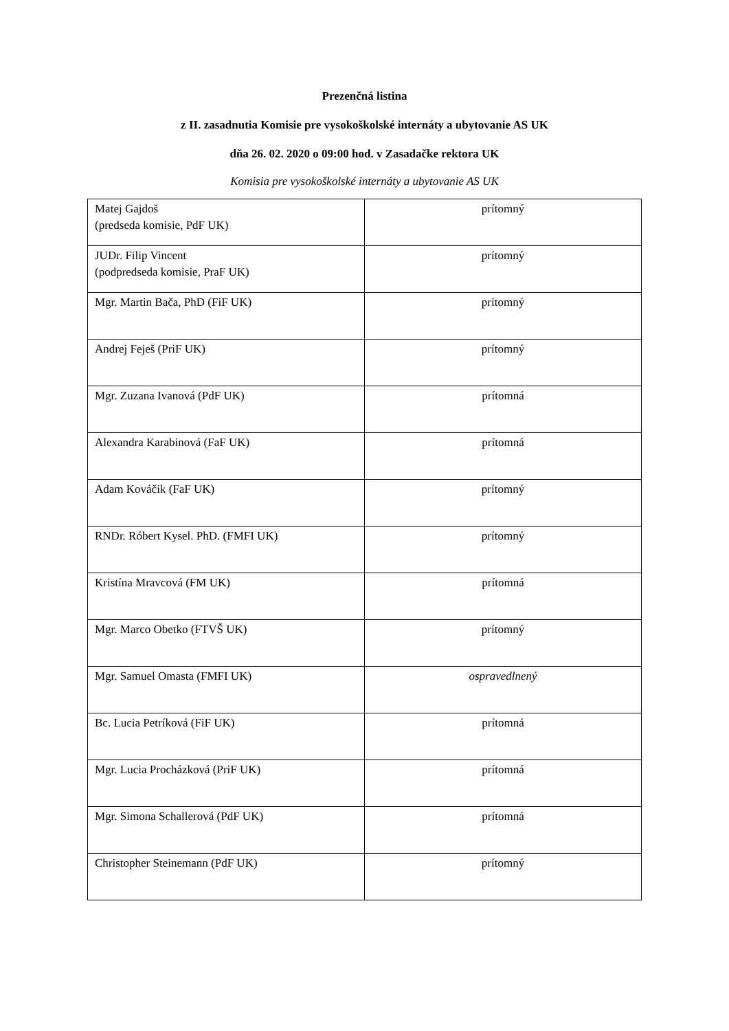Prezenčná listina
z II. zasadnutia Komisie pre vysokoškolské internáty a ubytovanie AS UK
dňa 26. 02. 2020 o 09:00 hod. v Zasadačke rektora UK
Komisia pre vysokoškolské internáty a ubytovanie AS UK
| Matej Gajdoš (predseda komisie, PdF UK) | prítomný |
| JUDr. Filip Vincent (podpredseda komisie, PraF UK) | prítomný |
| Mgr. Martin Bača, PhD (FiF UK) | prítomný |
| Andrej Feješ (PriF UK) | prítomný |
| Mgr. Zuzana Ivanová (PdF UK) | prítomná |
| Alexandra Karabinová (FaF UK) | prítomná |
| Adam Kováčik (FaF UK) | prítomný |
| RNDr. Róbert Kysel. PhD. (FMFI UK) | prítomný |
| Kristína Mravcová (FM UK) | prítomná |
| Mgr. Marco Obetko (FTVŠ UK) | prítomný |
| Mgr. Samuel Omasta (FMFI UK) | ospravedlnený |
| Bc. Lucia Petríková (FiF UK) | prítomná |
| Mgr. Lucia Procházková (PriF UK) | prítomná |
| Mgr. Simona Schallerová (PdF UK) | prítomná |
| Christopher Steinemann (PdF UK) | prítomný |